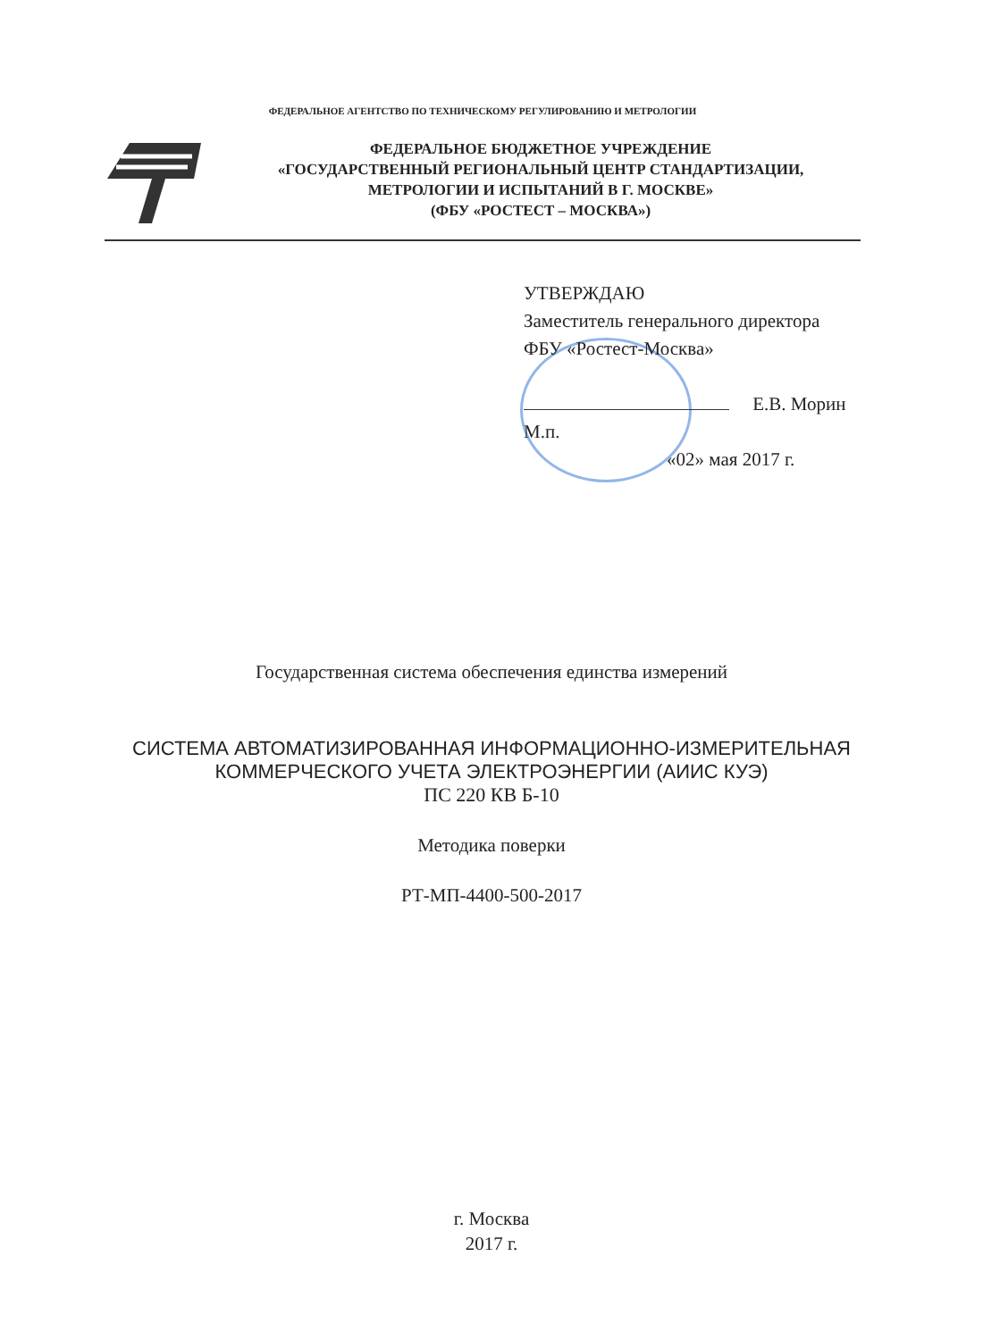ФЕДЕРАЛЬНОЕ АГЕНТСТВО ПО ТЕХНИЧЕСКОМУ РЕГУЛИРОВАНИЮ И МЕТРОЛОГИИ
ФЕДЕРАЛЬНОЕ БЮДЖЕТНОЕ УЧРЕЖДЕНИЕ
«ГОСУДАРСТВЕННЫЙ РЕГИОНАЛЬНЫЙ ЦЕНТР СТАНДАРТИЗАЦИИ,
МЕТРОЛОГИИ И ИСПЫТАНИЙ В Г. МОСКВЕ»
(ФБУ «РОСТЕСТ – МОСКВА»)
УТВЕРЖДАЮ
Заместитель генерального директора
ФБУ «Ростест-Москва»
Е.В. Морин
М.п.
«02» мая 2017 г.
Государственная система обеспечения единства измерений
СИСТЕМА АВТОМАТИЗИРОВАННАЯ ИНФОРМАЦИОННО-ИЗМЕРИТЕЛЬНАЯ
КОММЕРЧЕСКОГО УЧЕТА ЭЛЕКТРОЭНЕРГИИ (АИИС КУЭ)
ПС 220 КВ Б-10
Методика поверки
РТ-МП-4400-500-2017
г. Москва
2017 г.